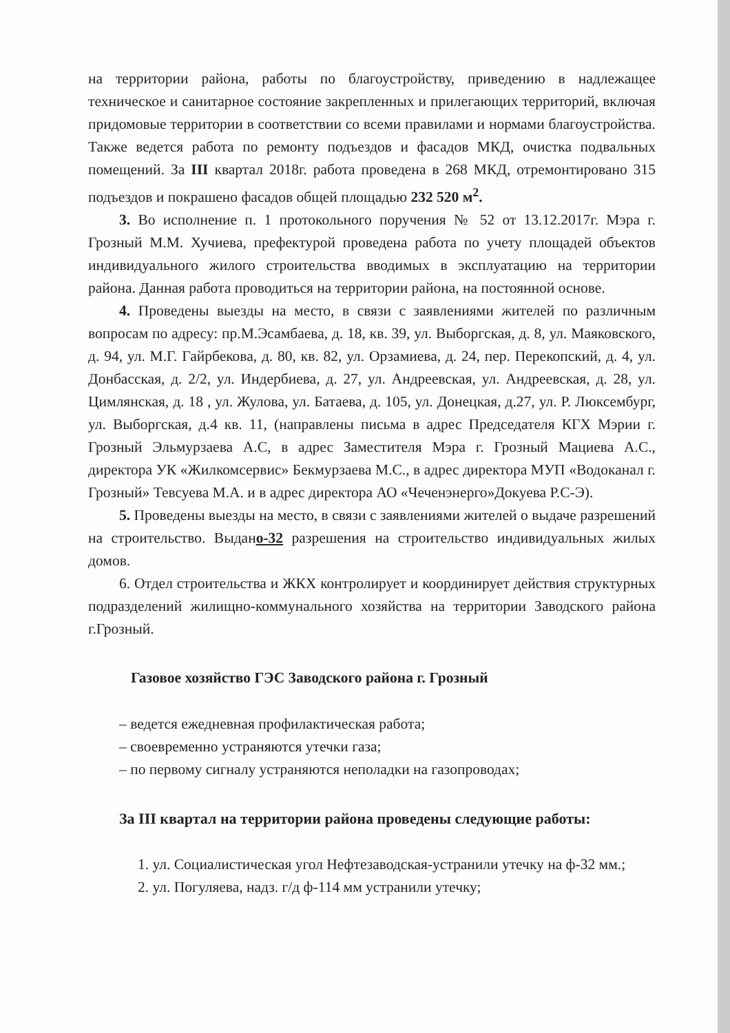на территории района, работы по благоустройству, приведению в надлежащее техническое и санитарное состояние закрепленных и прилегающих территорий, включая придомовые территории в соответствии со всеми правилами и нормами благоустройства. Также ведется работа по ремонту подъездов и фасадов МКД, очистка подвальных помещений. За III квартал 2018г. работа проведена в 268 МКД, отремонтировано 315 подъездов и покрашено фасадов общей площадью 232 520 м<sup>2</sup>.
3. Во исполнение п. 1 протокольного поручения № 52 от 13.12.2017г. Мэра г. Грозный М.М. Хучиева, префектурой проведена работа по учету площадей объектов индивидуального жилого строительства вводимых в эксплуатацию на территории района. Данная работа проводиться на территории района, на постоянной основе.
4. Проведены выезды на место, в связи с заявлениями жителей по различным вопросам по адресу: пр.М.Эсамбаева, д. 18, кв. 39, ул. Выборгская, д. 8, ул. Маяковского, д. 94, ул. М.Г. Гайрбекова, д. 80, кв. 82, ул. Орзамиева, д. 24, пер. Перекопский, д. 4, ул. Донбасская, д. 2/2, ул. Индербиева, д. 27, ул. Андреевская, ул. Андреевская, д. 28, ул. Цимлянская, д. 18 , ул. Жулова, ул. Батаева, д. 105, ул. Донецкая, д.27, ул. Р. Люксембург, ул. Выборгская, д.4 кв. 11, (направлены письма в адрес Председателя КГХ Мэрии г. Грозный Эльмурзаева А.С, в адрес Заместителя Мэра г. Грозный Мациева А.С., директора УК «Жилкомсервис» Бекмурзаева М.С., в адрес директора МУП «Водоканал г. Грозный» Тевсуева М.А. и в адрес директора АО «Чеченэнерго»Докуева Р.С-Э).
5. Проведены выезды на место, в связи с заявлениями жителей о выдаче разрешений на строительство. Выдано-32 разрешения на строительство индивидуальных жилых домов.
6. Отдел строительства и ЖКХ контролирует и координирует действия структурных подразделений жилищно-коммунального хозяйства на территории Заводского района г.Грозный.
Газовое хозяйство ГЭС Заводского района г. Грозный
– ведется ежедневная профилактическая работа;
– своевременно устраняются утечки газа;
– по первому сигналу устраняются неполадки на газопроводах;
За III квартал на территории района проведены следующие работы:
1. ул. Социалистическая угол Нефтезаводская-устранили утечку на ф-32 мм.;
2. ул. Погуляева, надз. г/д ф-114 мм устранили утечку;